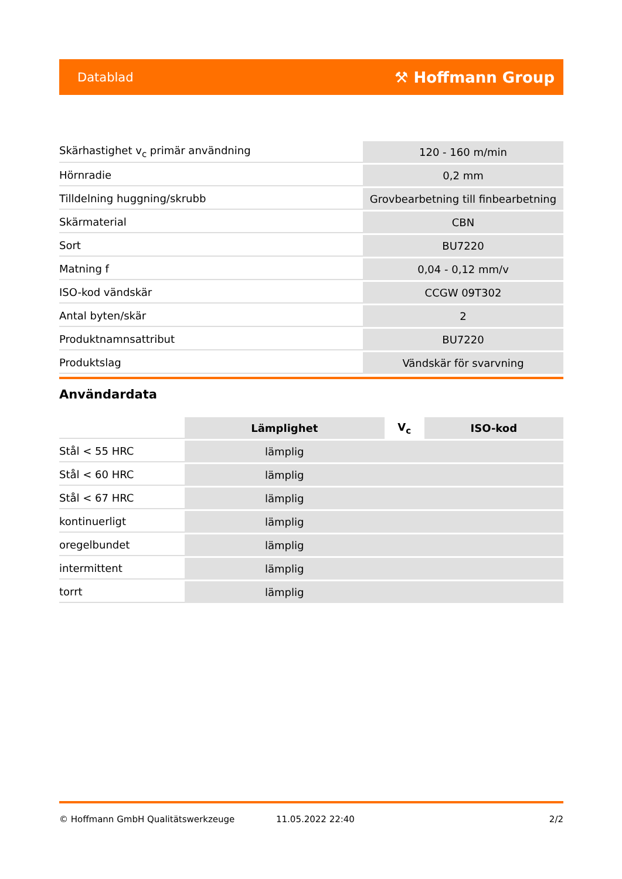Datablad ⚒ Hoffmann Group
| Skärhastighet v<sub>c</sub> primär användning | 120 - 160 m/min |
| Hörnradie | 0,2 mm |
| Tilldelning huggning/skrubb | Grovbearbetning till finbearbetning |
| Skärmaterial | CBN |
| Sort | BU7220 |
| Matning f | 0,04 - 0,12 mm/v |
| ISO-kod vändskär | CCGW 09T302 |
| Antal byten/skär | 2 |
| Produktnamnsattribut | BU7220 |
| Produktslag | Vändskär för svarvning |
Användardata
| | Lämplighet | V<sub>c</sub> | ISO-kod |
| --- | --- | --- | --- |
| Stål < 55 HRC | lämplig | | |
| Stål < 60 HRC | lämplig | | |
| Stål < 67 HRC | lämplig | | |
| kontinuerligt | lämplig | | |
| oregelbundet | lämplig | | |
| intermittent | lämplig | | |
| torrt | lämplig | | |
© Hoffmann GmbH Qualitätswerkzeuge 11.05.2022 22:40 2/2